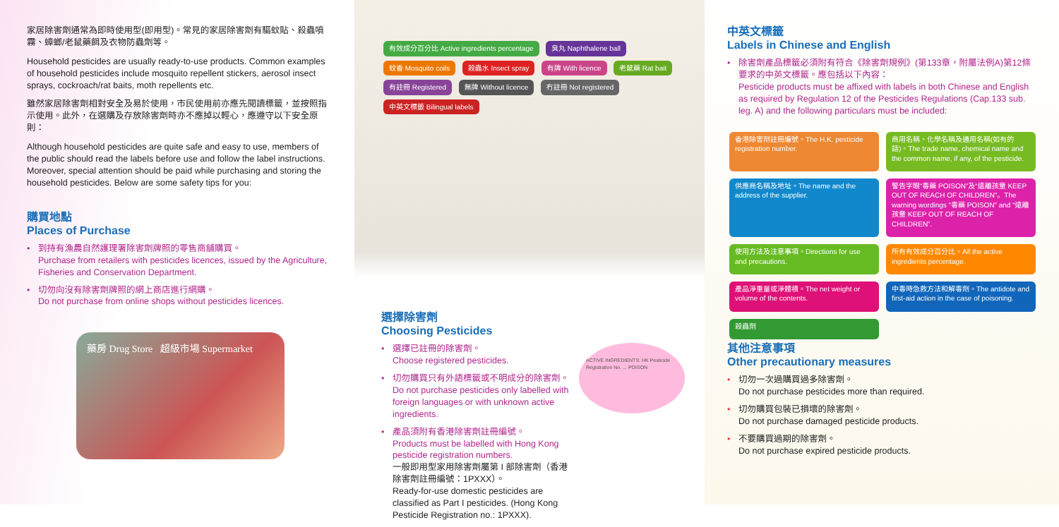家居除害劑通常為即時使用型(即用型)。常見的家居除害劑有驅蚊貼、殺蟲噴霧、蟑螂/老鼠藥餌及衣物防蟲劑等。
Household pesticides are usually ready-to-use products. Common examples of household pesticides include mosquito repellent stickers, aerosol insect sprays, cockroach/rat baits, moth repellents etc.
雖然家居除害劑相對安全及易於使用，市民使用前亦應先閱讀標籤，並按照指示使用。此外，在選購及存放除害劑時亦不應掉以輕心，應遵守以下安全原則：
Although household pesticides are quite safe and easy to use, members of the public should read the labels before use and follow the label instructions. Moreover, special attention should be paid while purchasing and storing the household pesticides. Below are some safety tips for you:
購買地點
Places of Purchase
• 到持有漁農自然護理署除害劑牌照的零售商舖購買。
Purchase from retailers with pesticides licences, issued by the Agriculture, Fisheries and Conservation Department.
• 切勿向沒有除害劑牌照的網上商店進行網購。
Do not purchase from online shops without pesticides licences.
藥房 Drug Store 超級市場 Supermarket
有效成分百分比 Active ingredients percentage 臭丸 Naphthalene ball 蚊香 Mosquito coils 殺蟲水 Insect spray 有牌 With licence 老鼠藥 Rat bait 有註冊 Registered 無牌 Without licence 冇註冊 Not registered 中英文標籤 Bilingual labels
選擇除害劑
Choosing Pesticides
• 選擇已註冊的除害劑。
Choose registered pesticides.
• 切勿購買只有外語標籤或不明成分的除害劑。
Do not purchase pesticides only labelled with foreign languages or with unknown active ingredients.
• 產品須附有香港除害劑註冊編號。
Products must be labelled with Hong Kong pesticide registration numbers.
一般即用型家用除害劑屬第 I 部除害劑（香港除害劑註冊編號：1PXXX）。
Ready-for-use domestic pesticides are classified as Part I pesticides. (Hong Kong Pesticide Registration no.: 1PXXX).
ACTIVE INGREDIENTS: HK Pesticide Registration No. ... POISON
中英文標籤
Labels in Chinese and English
• 除害劑產品標籤必須附有符合《除害劑規例》(第133章，附屬法例A)第12條要求的中英文標籤。應包括以下內容：
Pesticide products must be affixed with labels in both Chinese and English as required by Regulation 12 of the Pesticides Regulations (Cap.133 sub. leg. A) and the following particulars must be included:
香港除害劑註冊編號。The H.K. pesticide registration number. 商用名稱、化學名稱及通用名稱(如有的話)。The trade name, chemical name and the common name, if any, of the pesticide. 供應商名稱及地址。The name and the address of the supplier. 警告字眼“毒藥 POISON”及“遠離孩童 KEEP OUT OF REACH OF CHILDREN”。The warning wordings “毒藥 POISON” and “遠離孩童 KEEP OUT OF REACH OF CHILDREN”. 使用方法及注意事項。Directions for use and precautions. 所有有效成分百分比。All the active ingredients percentage. 產品淨重量或淨體積。The net weight or volume of the contents. 中毒時急救方法和解毒劑。The antidote and first-aid action in the case of poisoning. 殺蟲劑
其他注意事項
Other precautionary measures
• 切勿一次過購買過多除害劑。
Do not purchase pesticides more than required.
• 切勿購買包裝已損壞的除害劑。
Do not purchase damaged pesticide products.
• 不要購買過期的除害劑。
Do not purchase expired pesticide products.